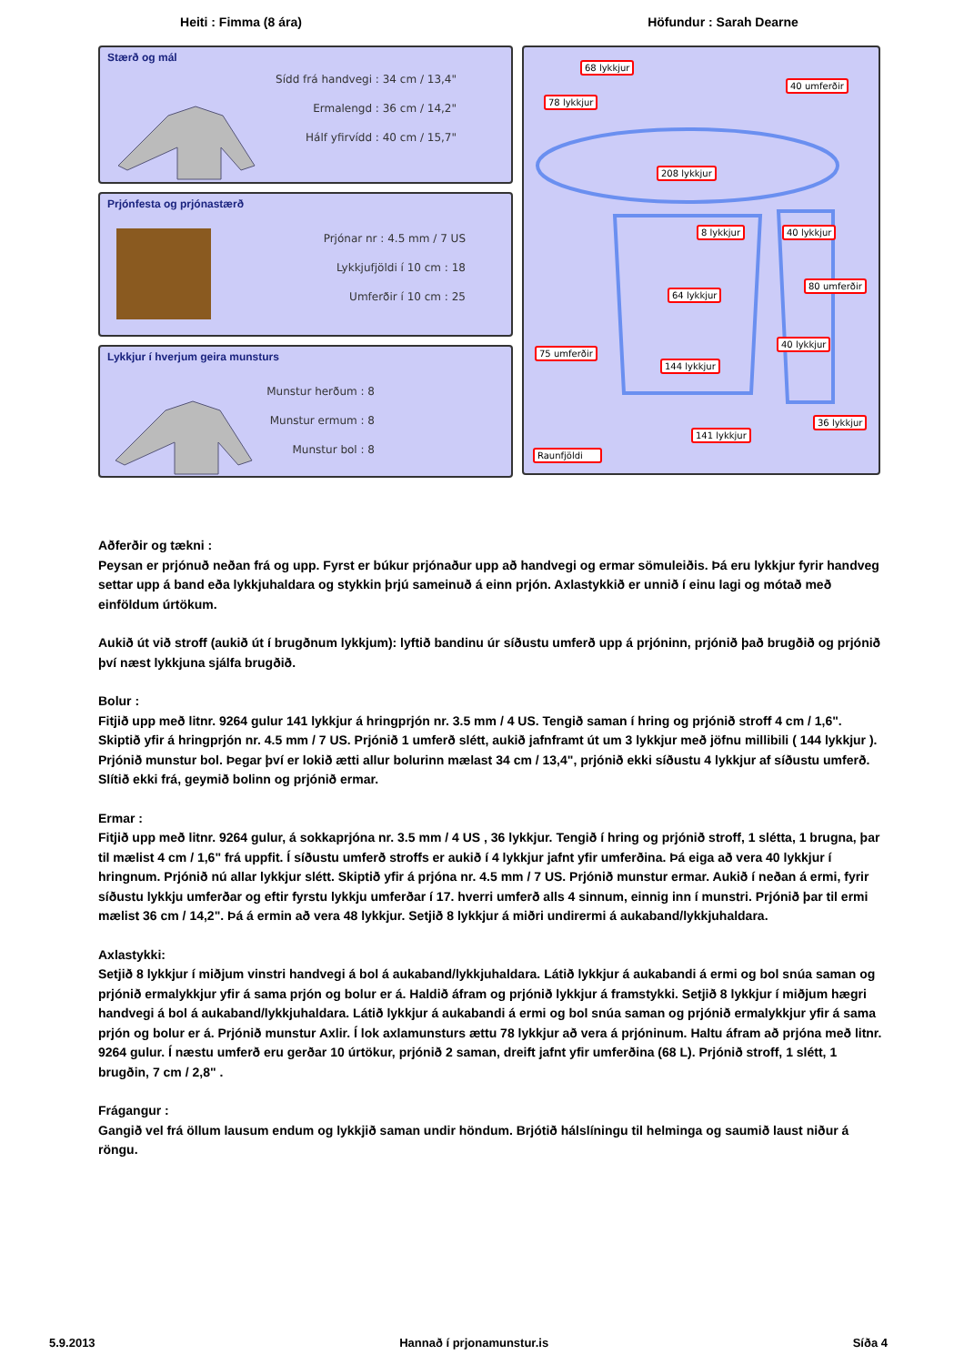Heiti : Fimma (8 ára) Höfundur : Sarah Dearne
Stærð og mál
Sídd frá handvegi : 34 cm / 13,4"
Ermalengd : 36 cm / 14,2"
Hálf yfirvídd : 40 cm / 15,7"
Prjónfesta og prjónastærð
Prjónar nr : 4.5 mm / 7 US
Lykkjufjöldi í 10 cm : 18
Umferðir í 10 cm : 25
Lykkjur í hverjum geira munsturs
Munstur herðum : 8
Munstur ermum : 8
Munstur bol : 8
68 lykkjur
40 umferðir
78 lykkjur
208 lykkjur
8 lykkjur 40 lykkjur
80 umferðir
64 lykkjur
75 umferðir
40 lykkjur
144 lykkjur
36 lykkjur
141 lykkjur
Raunfjöldi
Aðferðir og tækni :
Peysan er prjónuð neðan frá og upp. Fyrst er búkur prjónaður upp að handvegi og ermar sömuleiðis. Þá eru lykkjur fyrir handveg settar upp á band eða lykkjuhaldara og stykkin þrjú sameinuð á einn prjón. Axlastykkið er unnið í einu lagi og mótað með einföldum úrtökum.
Aukið út við stroff (aukið út í brugðnum lykkjum): lyftið bandinu úr síðustu umferð upp á prjóninn, prjónið það brugðið og prjónið því næst lykkjuna sjálfa brugðið.
Bolur :
Fitjið upp með litnr. 9264 gulur 141 lykkjur á hringprjón nr. 3.5 mm / 4 US. Tengið saman í hring og prjónið stroff 4 cm / 1,6". Skiptið yfir á hringprjón nr. 4.5 mm / 7 US. Prjónið 1 umferð slétt, aukið jafnframt út um 3 lykkjur með jöfnu millibili ( 144 lykkjur ). Prjónið munstur bol. Þegar því er lokið ætti allur bolurinn mælast 34 cm / 13,4", prjónið ekki síðustu 4 lykkjur af síðustu umferð. Slítið ekki frá, geymið bolinn og prjónið ermar.
Ermar :
Fitjið upp með litnr. 9264 gulur, á sokkaprjóna nr. 3.5 mm / 4 US , 36 lykkjur. Tengið í hring og prjónið stroff, 1 slétta, 1 brugna, þar til mælist 4 cm / 1,6" frá uppfit. Í síðustu umferð stroffs er aukið í 4 lykkjur jafnt yfir umferðina. Þá eiga að vera 40 lykkjur í hringnum. Prjónið nú allar lykkjur slétt. Skiptið yfir á prjóna nr. 4.5 mm / 7 US. Prjónið munstur ermar. Aukið í neðan á ermi, fyrir síðustu lykkju umferðar og eftir fyrstu lykkju umferðar í 17. hverri umferð alls 4 sinnum, einnig inn í munstri. Prjónið þar til ermi mælist 36 cm / 14,2". Þá á ermin að vera 48 lykkjur. Setjið 8 lykkjur á miðri undirermi á aukaband/lykkjuhaldara.
Axlastykki:
Setjið 8 lykkjur í miðjum vinstri handvegi á bol á aukaband/lykkjuhaldara. Látið lykkjur á aukabandi á ermi og bol snúa saman og prjónið ermalykkjur yfir á sama prjón og bolur er á. Haldið áfram og prjónið lykkjur á framstykki. Setjið 8 lykkjur í miðjum hægri handvegi á bol á aukaband/lykkjuhaldara. Látið lykkjur á aukabandi á ermi og bol snúa saman og prjónið ermalykkjur yfir á sama prjón og bolur er á. Prjónið munstur Axlir. Í lok axlamunsturs ættu 78 lykkjur að vera á prjóninum. Haltu áfram að prjóna með litnr. 9264 gulur. Í næstu umferð eru gerðar 10 úrtökur, prjónið 2 saman, dreift jafnt yfir umferðina (68 L). Prjónið stroff, 1 slétt, 1 brugðin, 7 cm / 2,8" .
Frágangur :
Gangið vel frá öllum lausum endum og lykkjið saman undir höndum. Brjótið hálslíningu til helminga og saumið laust niður á röngu.
5.9.2013 Hannað í prjonamunstur.is Síða 4